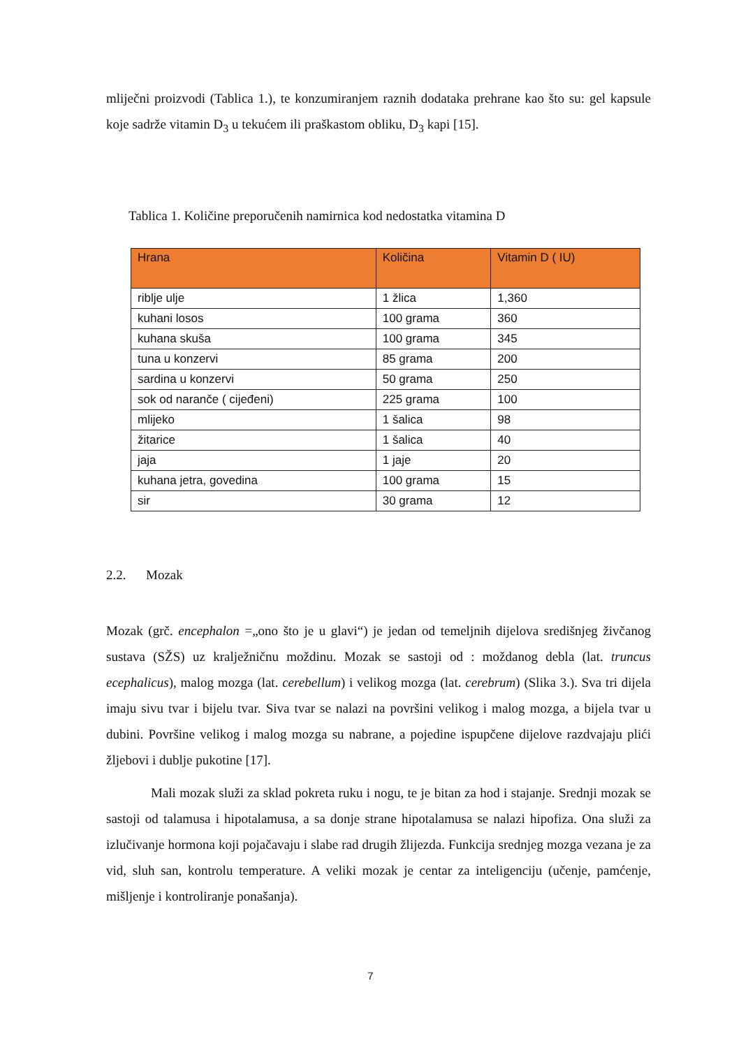mliječni proizvodi (Tablica 1.), te konzumiranjem raznih dodataka prehrane kao što su: gel kapsule koje sadrže vitamin D<sub>3</sub> u tekućem ili praškastom obliku, D<sub>3</sub> kapi [15].
Tablica 1. Količine preporučenih namirnica kod nedostatka vitamina D
| Hrana | Količina | Vitamin D ( IU) |
| --- | --- | --- |
| riblje ulje | 1 žlica | 1,360 |
| kuhani losos | 100 grama | 360 |
| kuhana skuša | 100 grama | 345 |
| tuna u konzervi | 85 grama | 200 |
| sardina u konzervi | 50 grama | 250 |
| sok od naranče ( cijeđeni) | 225 grama | 100 |
| mlijeko | 1 šalica | 98 |
| žitarice | 1 šalica | 40 |
| jaja | 1 jaje | 20 |
| kuhana jetra, govedina | 100 grama | 15 |
| sir | 30 grama | 12 |
2.2. Mozak
Mozak (grč. encephalon =„ono što je u glavi“) je jedan od temeljnih dijelova središnjeg živčanog sustava (SŽS) uz kralježničnu moždinu. Mozak se sastoji od : moždanog debla (lat. truncus ecephalicus), malog mozga (lat. cerebellum) i velikog mozga (lat. cerebrum) (Slika 3.). Sva tri dijela imaju sivu tvar i bijelu tvar. Siva tvar se nalazi na površini velikog i malog mozga, a bijela tvar u dubini. Površine velikog i malog mozga su nabrane, a pojedine ispupčene dijelove razdvajaju plići žljebovi i dublje pukotine [17].
Mali mozak služi za sklad pokreta ruku i nogu, te je bitan za hod i stajanje. Srednji mozak se sastoji od talamusa i hipotalamusa, a sa donje strane hipotalamusa se nalazi hipofiza. Ona služi za izlučivanje hormona koji pojačavaju i slabe rad drugih žlijezda. Funkcija srednjeg mozga vezana je za vid, sluh san, kontrolu temperature. A veliki mozak je centar za inteligenciju (učenje, pamćenje, mišljenje i kontroliranje ponašanja).
7